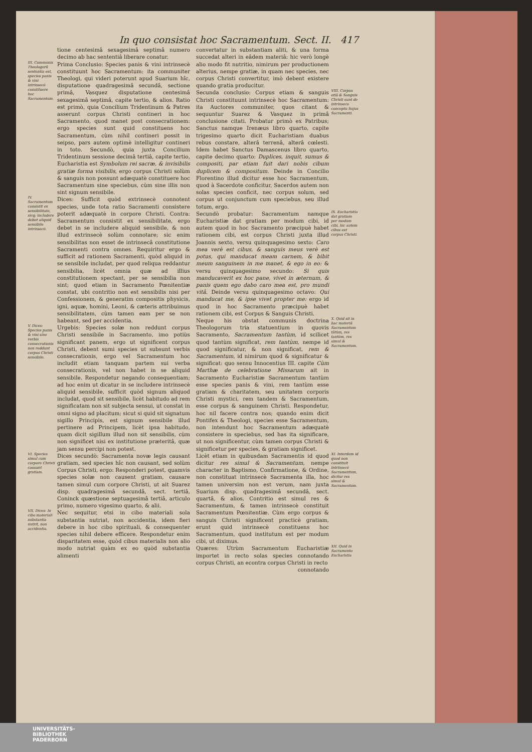In quo consistat hoc Sacramentum. Sect. II. 417
tione centesimâ sexagesimâ septimâ numero decimo ab hac sententiâ liberare conatur.
III. Communis Theologorũ sententia est, species panis & vini intrinsecè constituere hoc Sacramentum.
Prima Conclusio: Species panis & vini intrinsecè constituunt hoc Sacramentum: ita communiter Theologi, qui videri poterunt apud Suarium hîc, disputatione quadragesimâ secundâ, sectione primâ, Vasquez disputatione centesimâ sexagesimâ septimâ, capite tertio, & alios. Ratio est primò, quia Concilium Tridentinum & Patres asserunt corpus Christi contineri in hoc Sacramento, quod manet post consecrationem: ergo species sunt quid constituens hoc Sacramentum, cùm nihil contineri possit in seipso, pars autem optimè intelligitur contineri in toto. Secundò, quia juxta Concilium Tridentinum sessione decimâ tertiâ, capite tertio, Eucharistia est Symbolum rei sacræ, & invisibilis gratiæ forma visibilis, ergo corpus Christi solùm & sanguis non possunt adæquatè constituere hoc Sacramentum sine speciebus, cùm sine illis non sint signum sensibile.
IV. Sacramentum consistit ex sensibilitate, sicq; includere debet aliquid sensibile intrinsecè.
Dices: Sufficit quòd extrinsecè connotent species, unde tota ratio Sacramenti consistere poterit adæquatè in corpore Christi. Contra: Sacramentum consistit ex sensibilitate, ergo debet in se includere aliquid sensibile, & non illud extrinsecè solùm connotare; sic enim sensibilitas non esset de intrinsecâ constitutione Sacramenti contra omnes. Requiritur ergo & sufficit ad rationem Sacramenti, quòd aliquid in se sensibile includat, per quod reliqua reddantur sensibilia, licèt omnia quæ ad illius constitutionem spectant, per se sensibilia non sint; quod etiam in Sacramento Pœnitentiæ constat, ubi contritio non est sensibilis nisi per Confessionem, & generatim compositis physicis, igni, aquæ, homini, Leoni, & cæteris attribuimus sensibilitatem, cùm tamen eam per se non habeant, sed per accidentia.
V. Dices: Species panis & vini sine verbis consecrationis non reddunt corpus Christi sensibile.
Urgebis: Species solæ non reddunt corpus Christi sensibile in Sacramento, imo potiùs significant panem, ergo ut significent corpus Christi, debent sumi species ut subsunt verbis consecrationis, ergo vel Sacramentum hoc includit etiam tanquam partem sui verba consecrationis, vel non habet in se aliquid sensibile. Respondetur negando consequentiam; ad hoc enim ut dicatur in se includere intrinsecè aliquid sensibile, sufficit quòd signum aliquod includat, quod sit sensibile, licèt habitudo ad rem significatam non sit subjecta sensui, ut constat in omni signo ad placitum; sicut si quid sit signatum sigillo Principis, est signum sensibile illud pertinere ad Principem, licèt ipsa habitudo, quam dicit sigillum illud non sit sensibilis, cùm non significet nisi ex institutione præteritâ, quæ jam sensu percipi non potest.
VI. Species simul cum corpore Christi causant gratiam.
Dices secundò: Sacramenta novæ legis causant gratiam, sed species hîc non causant, sed solùm Corpus Christi, ergo: Responderi potest, quamvis species solæ non causent gratiam, causare tamen simul cum corpore Christi, ut ait Suarez disp. quadragesimâ secundâ, sect. tertiâ, Coninck quæstione septuagesimâ tertiâ, articulo primo, numero vigesimo quarto, & alii.
VII. Dices: In cibo materiali substantia nutrit, non accidentia.
Nec sequitur, etsi in cibo materiali sola substantia nutriat, non accidentia, idem fieri debere in hoc cibo spirituali, & consequenter species nihil debere efficere. Respondetur enim disparitatem esse, quòd cibus materialis non alio modo nutriat quàm ex eo quòd substantia alimenti
convertatur in substantiam aliti, & una forma succedat alteri in eâdem materiâ: hic verò longè alio modo fit nutritio, nimirum per productionem alterius, nempe gratiæ, in quam nec species, nec corpus Christi convertitur, imò debent existere quando gratia producitur.
Secunda conclusio: Corpus etiam & sanguis Christi constituunt intrinsecè hoc Sacramentum: ita Auctores communiter, quos citant & sequuntur Suarez & Vasquez in primâ conclusione citati. Probatur primò ex Patribus; Sanctus namque Irenæus libro quarto, capite trigesimo quarto dicit Eucharistiam duabus rebus constare, alterâ terrenâ, alterâ cœlesti. Idem habet Sanctus Damascenus libro quarto, capite decimo quarto: Duplices, inquit, sumus & compositi, par etiam fuit dari nobis cibum duplicem & compositum. Deinde in Concilio Florentino illud dicitur esse hoc Sacramentum, quod à Sacerdote conficitur, Sacerdos autem non solas species conficit, nec corpus solum, sed corpus ut conjunctum cum speciebus, seu illud totum, ergo.
VIII. Corpus etiã & Sanguis Christi sunt de intrinseco conceptu hujus Sacramenti.
Secundò probatur: Sacramentum namque Eucharistiæ dat gratiam per modum cibi, id autem quod in hoc Sacramento præcipuè habet rationem cibi, est corpus Christi juxta illud Joannis sexto, versu quinquagesimo sexto: Caro mea verè est cibus, & sanguis meus verè est potus, qui manducat meam carnem, & bibit meum sanguinem in me manet, & ego in eo: & versu quinquagesimo secundo: Si quis manducaverit ex hoc pane, vivet in æternum, & panis quem ego dabo caro mea est, pro mundi vitâ. Deinde versu quinquagesimo octavo: Qui manducat me, & ipse vivet propter me: ergo id quod in hoc Sacramento præcipuè habet rationem cibi, est Corpus & Sanguis Christi.
IX. Eucharistia dat gratiam per modum cibi, hic autem cibus est corpus Christi.
Neque his obstat communis doctrina Theologorum tria statuentium in quovis Sacramento, Sacramentum tantùm, id scilicet quod tantùm significat, rem tantùm, nempe id quod significatur, & non significat, rem & Sacramentum, id nimirum quod & significatur & significat: quo sensu Innocentius III. capite Cùm Marthæ de celebratione Missarum ait in Sacramento Eucharistiæ Sacramentum tantùm esse species panis & vini, rem tantùm esse gratiam & charitatem, seu unitatem corporis Christi mystici, rem tandem & Sacramentum, esse corpus & sanguinem Christi. Respondetur, hoc nil facere contra nos; quando enim dicit Pontifex & Theologi, species esse Sacramentum, non intendunt hoc Sacramentum adæquatè consistere in speciebus, sed has ita significare, ut non significentur, cùm tamen corpus Christi & significetur per species, & gratiam significet.
X. Quid sit in hac materiâ Sacramentum tãtùm, res tantùm, res simul & Sacramentum.
Licèt etiam in quibusdam Sacramentis id quod dicitur res simul & Sacramentum, nempe character in Baptismo, Confirmatione, & Ordine, non constituat intrinsecè Sacramenta illa, hoc tamen universim non est verum, nam juxta Suarium disp. quadragesimâ secundâ, sect. quartâ, & alios, Contritio est simul res & Sacramentum, & tamen intrinsecè constituit Sacramentum Pœnitentiæ. Cùm ergo corpus & sanguis Christi significent practicè gratiam, erunt quid intrinsecè constituens hoc Sacramentum, quod institutum est per modum cibi, ut diximus.
XI. Interdum id quod non constituit intrinsecè Sacramentum, dicitur res simul & Sacramentum.
Quæres: Utrùm Sacramentum Eucharistiæ importet in recto solas species connotando corpus Christi, an econtra corpus Christi in recto
connotando
XII. Quid in Sacramento Eucharistia
UNIVERSITÄTS-
BIBLIOTHEK
PADERBORN